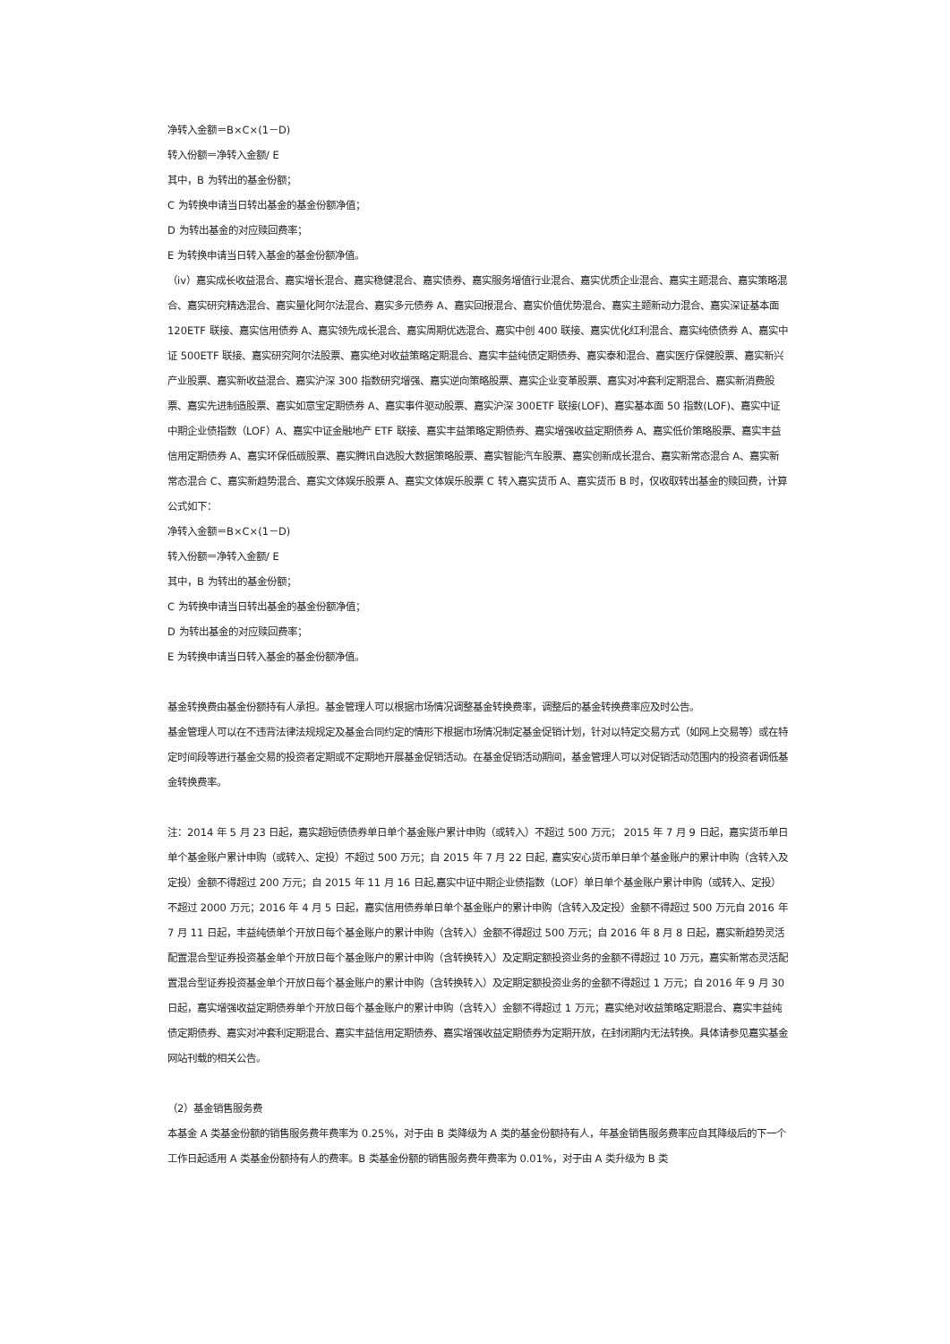净转入金额＝B×C×(1－D)
转入份额＝净转入金额/ E
其中，B 为转出的基金份额；
C 为转换申请当日转出基金的基金份额净值；
D 为转出基金的对应赎回费率；
E 为转换申请当日转入基金的基金份额净值。
（iv）嘉实成长收益混合、嘉实增长混合、嘉实稳健混合、嘉实债券、嘉实服务增值行业混合、嘉实优质企业混合、嘉实主题混合、嘉实策略混合、嘉实研究精选混合、嘉实量化阿尔法混合、嘉实多元债券 A、嘉实回报混合、嘉实价值优势混合、嘉实主题新动力混合、嘉实深证基本面 120ETF 联接、嘉实信用债券 A、嘉实领先成长混合、嘉实周期优选混合、嘉实中创 400 联接、嘉实优化红利混合、嘉实纯债债券 A、嘉实中证 500ETF 联接、嘉实研究阿尔法股票、嘉实绝对收益策略定期混合、嘉实丰益纯债定期债券、嘉实泰和混合、嘉实医疗保健股票、嘉实新兴产业股票、嘉实新收益混合、嘉实沪深 300 指数研究增强、嘉实逆向策略股票、嘉实企业变革股票、嘉实对冲套利定期混合、嘉实新消费股票、嘉实先进制造股票、嘉实如意宝定期债券 A、嘉实事件驱动股票、嘉实沪深 300ETF 联接(LOF)、嘉实基本面 50 指数(LOF)、嘉实中证中期企业债指数（LOF）A、嘉实中证金融地产 ETF 联接、嘉实丰益策略定期债券、嘉实增强收益定期债券 A、嘉实低价策略股票、嘉实丰益信用定期债券 A、嘉实环保低碳股票、嘉实腾讯自选股大数据策略股票、嘉实智能汽车股票、嘉实创新成长混合、嘉实新常态混合 A、嘉实新常态混合 C、嘉实新趋势混合、嘉实文体娱乐股票 A、嘉实文体娱乐股票 C 转入嘉实货币 A、嘉实货币 B 时，仅收取转出基金的赎回费，计算公式如下：
净转入金额＝B×C×(1－D)
转入份额＝净转入金额/ E
其中，B 为转出的基金份额；
C 为转换申请当日转出基金的基金份额净值；
D 为转出基金的对应赎回费率；
E 为转换申请当日转入基金的基金份额净值。
基金转换费由基金份额持有人承担。基金管理人可以根据市场情况调整基金转换费率，调整后的基金转换费率应及时公告。
基金管理人可以在不违背法律法规规定及基金合同约定的情形下根据市场情况制定基金促销计划，针对以特定交易方式（如网上交易等）或在特定时间段等进行基金交易的投资者定期或不定期地开展基金促销活动。在基金促销活动期间，基金管理人可以对促销活动范围内的投资者调低基金转换费率。
注：2014 年 5 月 23 日起，嘉实超短债债券单日单个基金账户累计申购（或转入）不超过 500 万元； 2015 年 7 月 9 日起，嘉实货币单日单个基金账户累计申购（或转入、定投）不超过 500 万元；自 2015 年 7 月 22 日起, 嘉实安心货币单日单个基金账户的累计申购（含转入及定投）金额不得超过 200 万元；自 2015 年 11 月 16 日起,嘉实中证中期企业债指数（LOF）单日单个基金账户累计申购（或转入、定投）不超过 2000 万元；2016 年 4 月 5 日起，嘉实信用债券单日单个基金账户的累计申购（含转入及定投）金额不得超过 500 万元自 2016 年 7 月 11 日起，丰益纯债单个开放日每个基金账户的累计申购（含转入）金额不得超过 500 万元；自 2016 年 8 月 8 日起，嘉实新趋势灵活配置混合型证券投资基金单个开放日每个基金账户的累计申购（含转换转入）及定期定额投资业务的金额不得超过 10 万元，嘉实新常态灵活配置混合型证券投资基金单个开放日每个基金账户的累计申购（含转换转入）及定期定额投资业务的金额不得超过 1 万元；自 2016 年 9 月 30 日起，嘉实增强收益定期债券单个开放日每个基金账户的累计申购（含转入）金额不得超过 1 万元；嘉实绝对收益策略定期混合、嘉实丰益纯债定期债券、嘉实对冲套利定期混合、嘉实丰益信用定期债券、嘉实增强收益定期债券为定期开放，在封闭期内无法转换。具体请参见嘉实基金网站刊载的相关公告。
（2）基金销售服务费
本基金 A 类基金份额的销售服务费年费率为 0.25%，对于由 B 类降级为 A 类的基金份额持有人，年基金销售服务费率应自其降级后的下一个工作日起适用 A 类基金份额持有人的费率。B 类基金份额的销售服务费年费率为 0.01%，对于由 A 类升级为 B 类